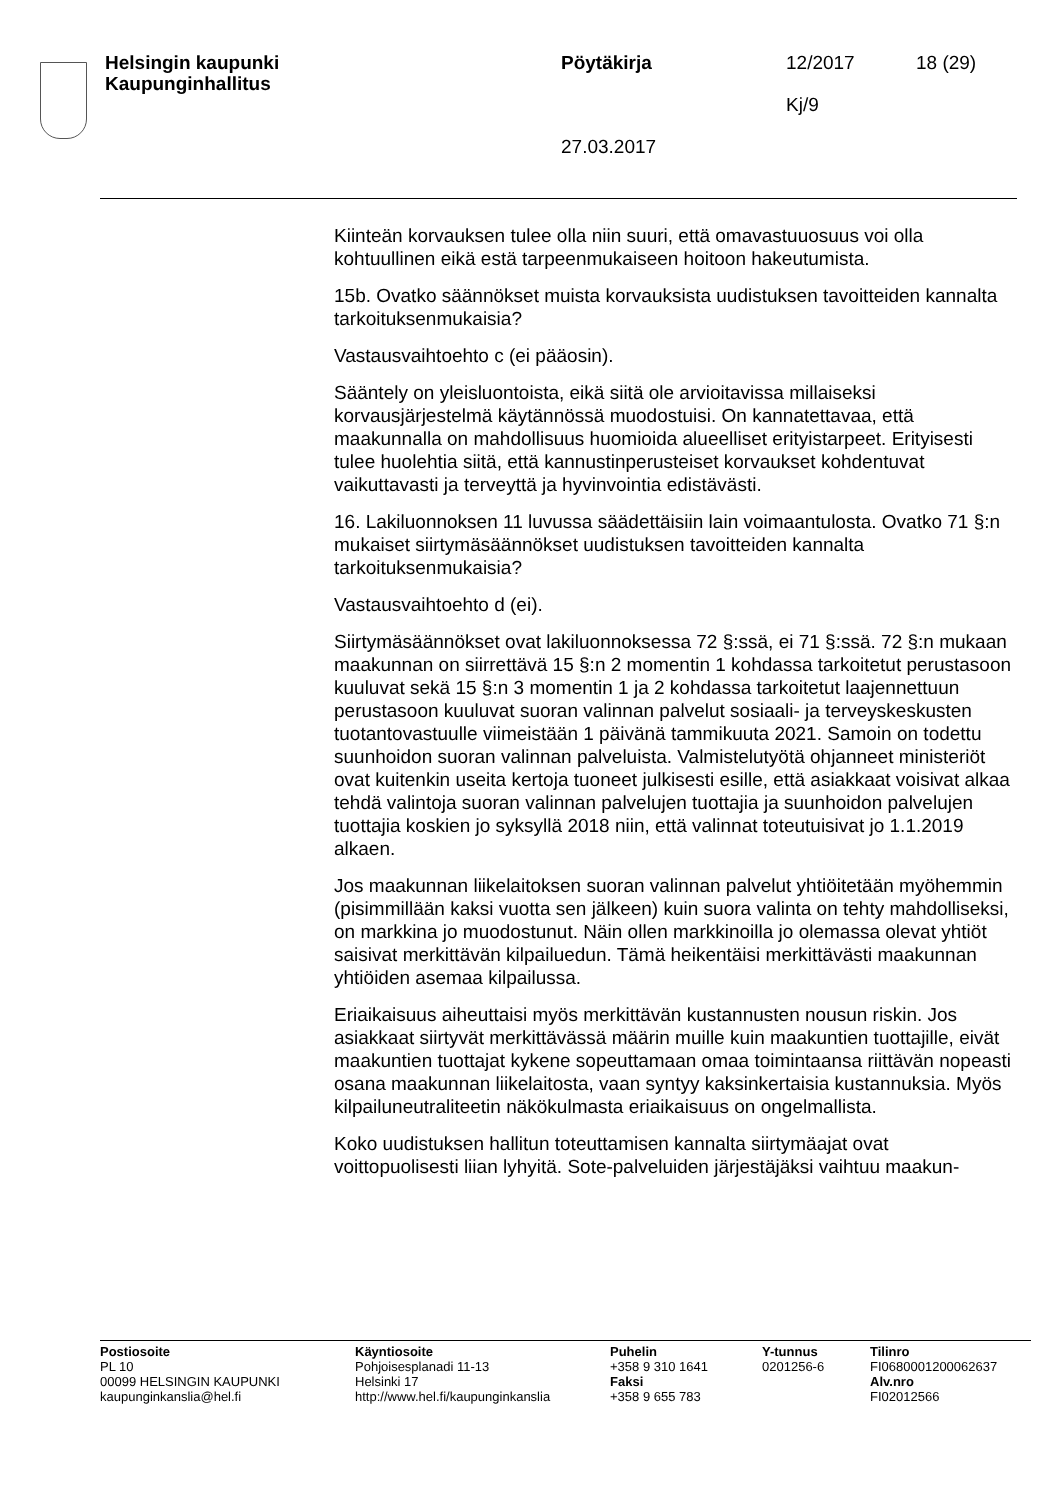Helsingin kaupunki
Kaupunginhallitus
Pöytäkirja
27.03.2017
12/2017
Kj/9
18 (29)
Kiinteän korvauksen tulee olla niin suuri, että omavastuuosuus voi olla kohtuullinen eikä estä tarpeenmukaiseen hoitoon hakeutumista.
15b. Ovatko säännökset muista korvauksista uudistuksen tavoitteiden kannalta tarkoituksenmukaisia?
Vastausvaihtoehto c (ei pääosin).
Sääntely on yleisluontoista, eikä siitä ole arvioitavissa millaiseksi korvausjärjestelmä käytännössä muodostuisi. On kannatettavaa, että maakunnalla on mahdollisuus huomioida alueelliset erityistarpeet. Erityisesti tulee huolehtia siitä, että kannustinperusteiset korvaukset kohdentuvat vaikuttavasti ja terveyttä ja hyvinvointia edistävästi.
16. Lakiluonnoksen 11 luvussa säädettäisiin lain voimaantulosta. Ovatko 71 §:n mukaiset siirtymäsäännökset uudistuksen tavoitteiden kannalta tarkoituksenmukaisia?
Vastausvaihtoehto d (ei).
Siirtymäsäännökset ovat lakiluonnoksessa 72 §:ssä, ei 71 §:ssä. 72 §:n mukaan maakunnan on siirrettävä 15 §:n 2 momentin 1 kohdassa tarkoitetut perustasoon kuuluvat sekä 15 §:n 3 momentin 1 ja 2 kohdassa tarkoitetut laajennettuun perustasoon kuuluvat suoran valinnan palvelut sosiaali- ja terveyskeskusten tuotantovastuulle viimeistään 1 päivänä tammikuuta 2021. Samoin on todettu suunhoidon suoran valinnan palveluista. Valmistelutyötä ohjanneet ministeriöt ovat kuitenkin useita kertoja tuoneet julkisesti esille, että asiakkaat voisivat alkaa tehdä valintoja suoran valinnan palvelujen tuottajia ja suunhoidon palvelujen tuottajia koskien jo syksyllä 2018 niin, että valinnat toteutuisivat jo 1.1.2019 alkaen.
Jos maakunnan liikelaitoksen suoran valinnan palvelut yhtiöitetään myöhemmin (pisimmillään kaksi vuotta sen jälkeen) kuin suora valinta on tehty mahdolliseksi, on markkina jo muodostunut. Näin ollen markkinoilla jo olemassa olevat yhtiöt saisivat merkittävän kilpailuedun. Tämä heikentäisi merkittävästi maakunnan yhtiöiden asemaa kilpailussa.
Eriaikaisuus aiheuttaisi myös merkittävän kustannusten nousun riskin. Jos asiakkaat siirtyvät merkittävässä määrin muille kuin maakuntien tuottajille, eivät maakuntien tuottajat kykene sopeuttamaan omaa toimintaansa riittävän nopeasti osana maakunnan liikelaitosta, vaan syntyy kaksinkertaisia kustannuksia. Myös kilpailuneutraliteetin näkökulmasta eriaikaisuus on ongelmallista.
Koko uudistuksen hallitun toteuttamisen kannalta siirtymäajat ovat voittopuolisesti liian lyhyitä. Sote-palveluiden järjestäjäksi vaihtuu maakun-
Postiosoite
PL 10
00099 HELSINGIN KAUPUNKI
kaupunginkanslia@hel.fi
Käyntiosoite
Pohjoisesplanadi 11-13
Helsinki 17
http://www.hel.fi/kaupunginkanslia
Puhelin
+358 9 310 1641
Faksi
+358 9 655 783
Y-tunnus
0201256-6
Tilinro
FI0680001200062637
Alv.nro
FI02012566